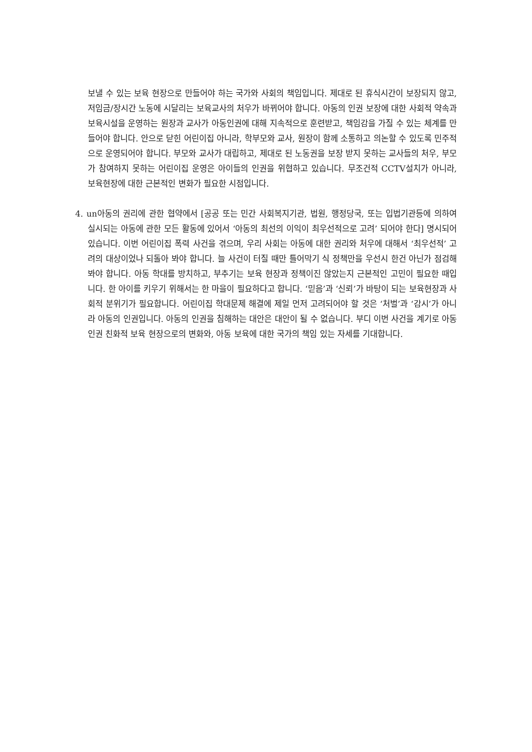보낼 수 있는 보육 현장으로 만들어야 하는 국가와 사회의 책임입니다. 제대로 된 휴식시간이 보장되지 않고, 저임금/장시간 노동에 시달리는 보육교사의 처우가 바뀌어야 합니다. 아동의 인권 보장에 대한 사회적 약속과 보육시설을 운영하는 원장과 교사가 아동인권에 대해 지속적으로 훈련받고, 책임감을 가질 수 있는 체계를 만들어야 합니다. 안으로 닫힌 어린이집 아니라, 학부모와 교사, 원장이 함께 소통하고 의논할 수 있도록 민주적으로 운영되어야 합니다. 부모와 교사가 대립하고, 제대로 된 노동권을 보장 받지 못하는 교사들의 처우, 부모가 참여하지 못하는 어린이집 운영은 아이들의 인권을 위협하고 있습니다. 무조건적 CCTV설치가 아니라, 보육현장에 대한 근본적인 변화가 필요한 시점입니다.
4. un아동의 권리에 관한 협약에서 [공공 또는 민간 사회복지기관, 법원, 행정당국, 또는 입법기관등에 의하여 실시되는 아동에 관한 모든 활동에 있어서 ‘아동의 최선의 이익이 최우선적으로 고려’ 되어야 한다] 명시되어 있습니다. 이번 어린이집 폭력 사건을 겪으며, 우리 사회는 아동에 대한 권리와 처우에 대해서 ‘최우선적’ 고려의 대상이었나 되돌아 봐야 합니다. 늘 사건이 터질 때만 틀어막기 식 정책만을 우선시 한건 아닌가 점검해 봐야 합니다. 아동 학대를 방치하고, 부추기는 보육 현장과 정책이진 않았는지 근본적인 고민이 필요한 때입니다. 한 아이를 키우기 위해서는 한 마을이 필요하다고 합니다. ‘믿음’과 ‘신뢰’가 바탕이 되는 보육현장과 사회적 분위기가 필요합니다. 어린이집 학대문제 해결에 제일 먼저 고려되어야 할 것은 ‘처벌’과 ‘감시’가 아니라 아동의 인권입니다. 아동의 인권을 침해하는 대안은 대안이 될 수 없습니다. 부디 이번 사건을 계기로 아동 인권 친화적 보육 현장으로의 변화와, 아동 보육에 대한 국가의 책임 있는 자세를 기대합니다.